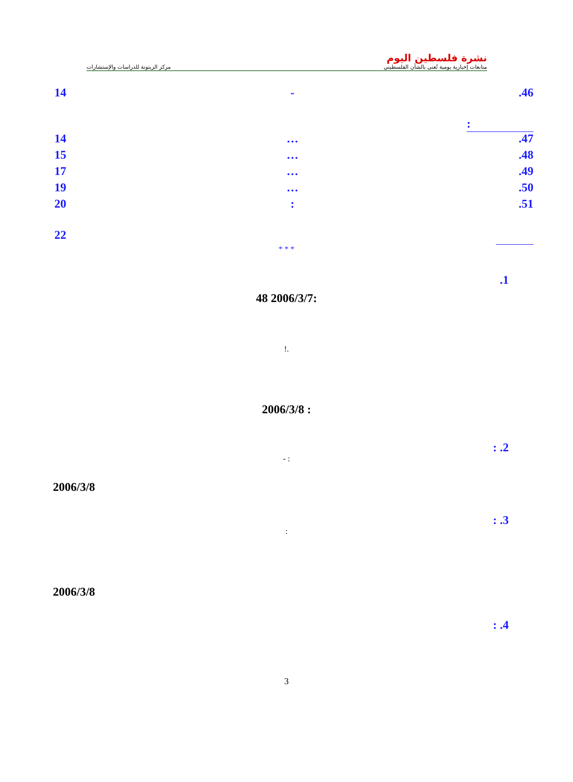مركز الزيتونة للدراسات والإستشارات
نشرة فلسطين اليوم
متابعات إخبارية يومية تُعنى بالشأن الفلسطيني
14 -.46
:
14 ….47
15 ….48
17 ….49
19 ….50
20:.51
22
* * *
.1
48 2006/3/7:
!.
2006/3/8 :
: .2
- :
2006/3/8
: .3
:
2006/3/8
: .4
3